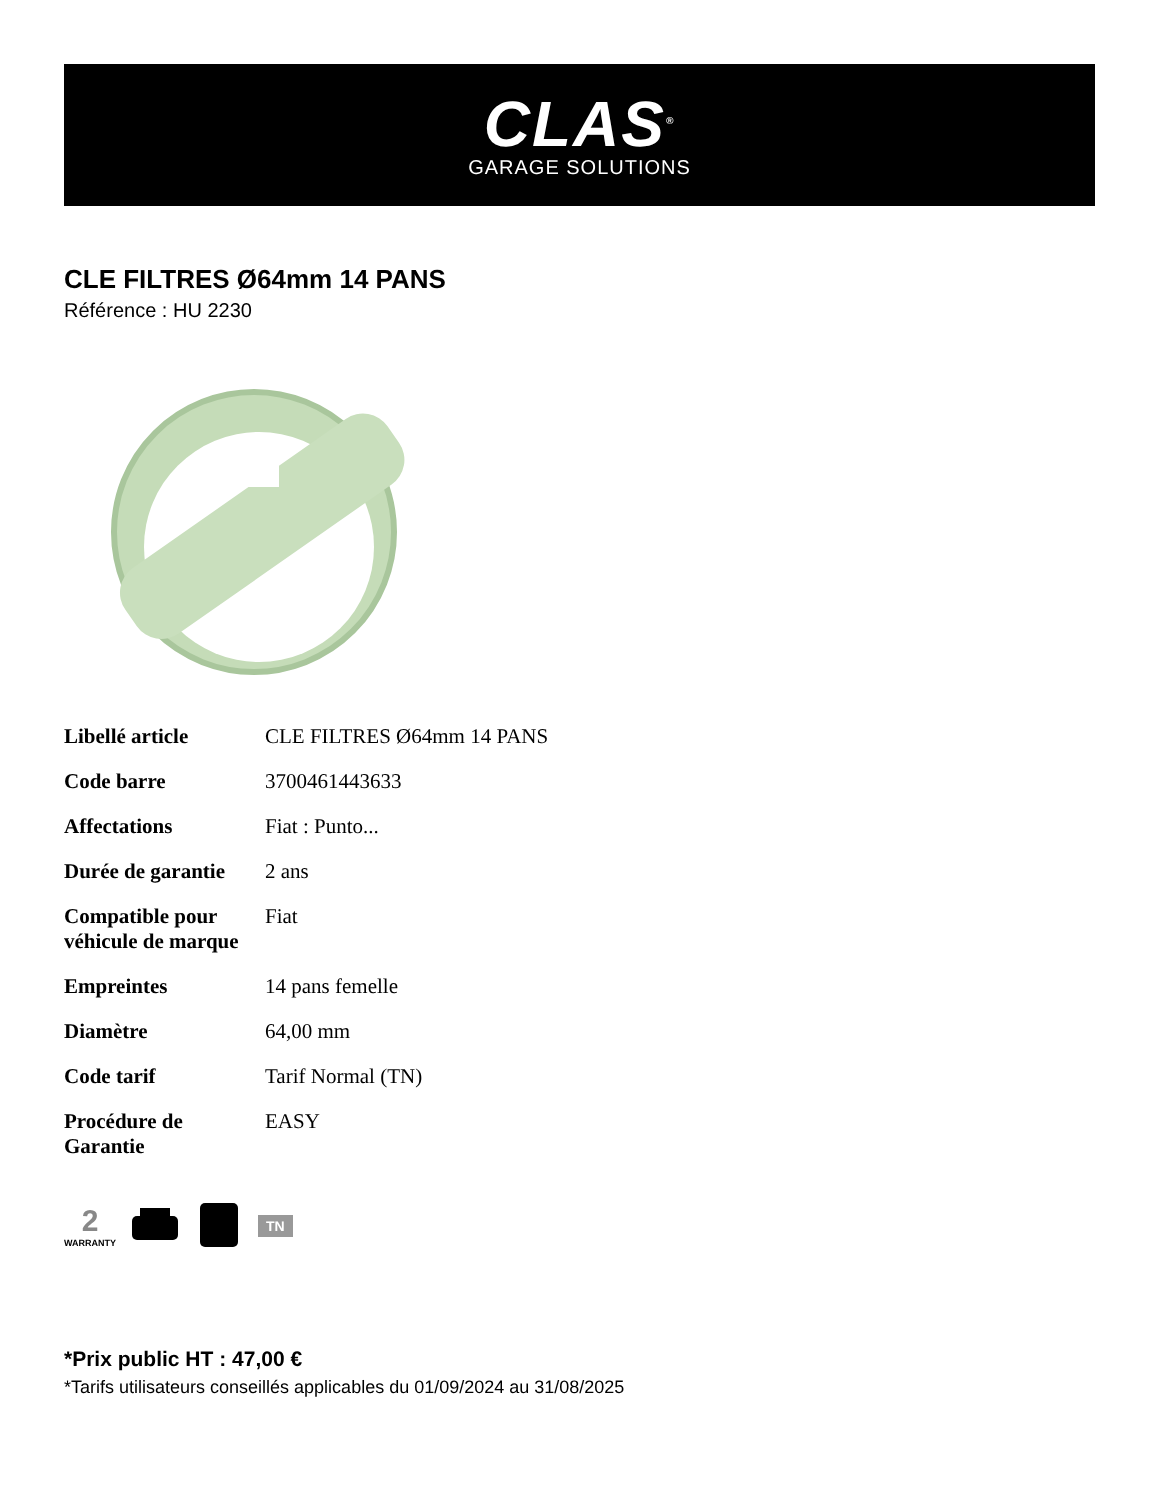CLAS<sup>®</sup>
GARAGE SOLUTIONS
CLE FILTRES Ø64mm 14 PANS
Référence : HU 2230
| Libellé article | CLE FILTRES Ø64mm 14 PANS |
| Code barre | 3700461443633 |
| Affectations | Fiat : Punto... |
| Durée de garantie | 2 ans |
| Compatible pour véhicule de marque | Fiat |
| Empreintes | 14 pans femelle |
| Diamètre | 64,00 mm |
| Code tarif | Tarif Normal (TN) |
| Procédure de Garantie | EASY |
2
WARRANTY
TN
*Prix public HT : 47,00 €
*Tarifs utilisateurs conseillés applicables du 01/09/2024 au 31/08/2025